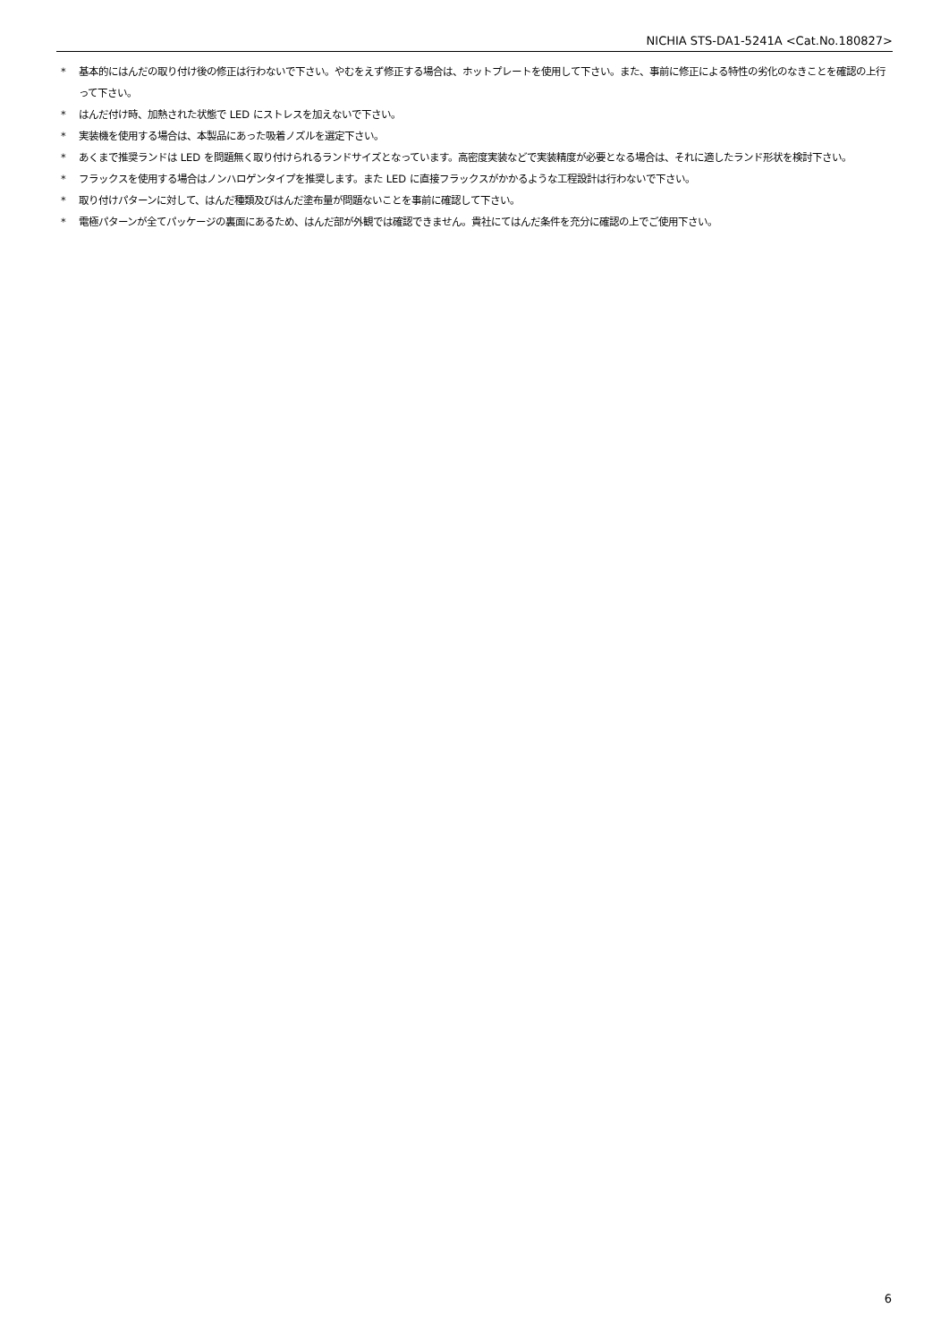NICHIA STS-DA1-5241A <Cat.No.180827>
* 基本的にはんだの取り付け後の修正は行わないで下さい。やむをえず修正する場合は、ホットプレートを使用して下さい。また、事前に修正による特性の劣化のなきことを確認の上行って下さい。
* はんだ付け時、加熱された状態で LED にストレスを加えないで下さい。
* 実装機を使用する場合は、本製品にあった吸着ノズルを選定下さい。
* あくまで推奨ランドは LED を問題無く取り付けられるランドサイズとなっています。高密度実装などで実装精度が必要となる場合は、それに適したランド形状を検討下さい。
* フラックスを使用する場合はノンハロゲンタイプを推奨します。また LED に直接フラックスがかかるような工程設計は行わないで下さい。
* 取り付けパターンに対して、はんだ種類及びはんだ塗布量が問題ないことを事前に確認して下さい。
* 電極パターンが全てパッケージの裏面にあるため、はんだ部が外観では確認できません。貴社にてはんだ条件を充分に確認の上でご使用下さい。
6